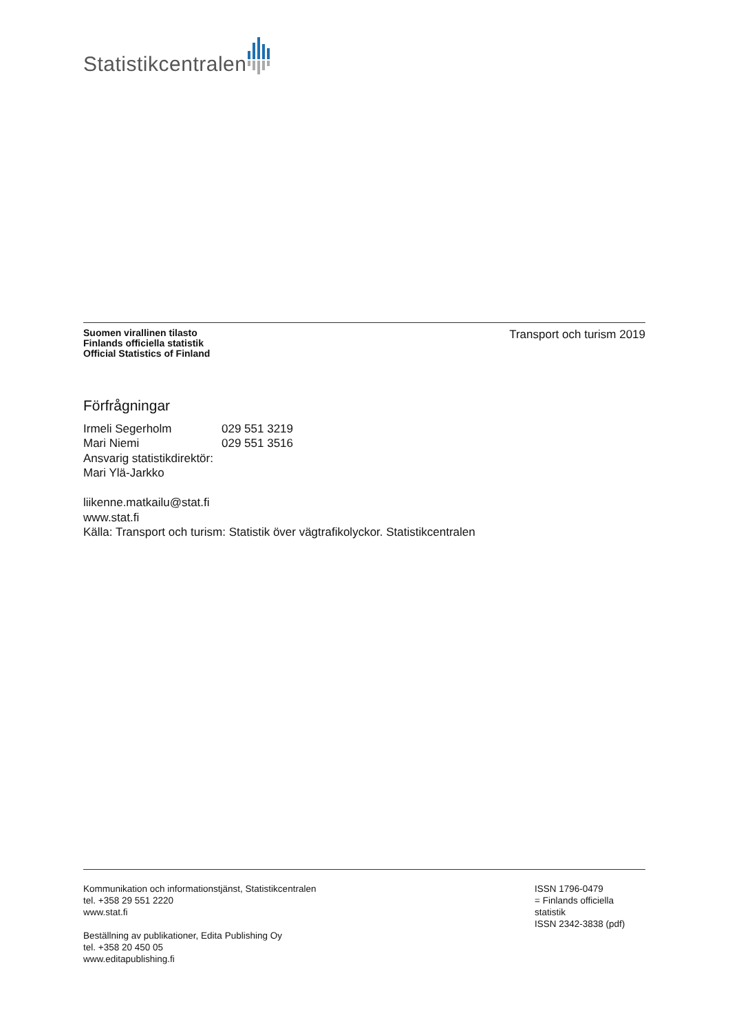Statistikcentralen
Suomen virallinen tilasto
Finlands officiella statistik
Official Statistics of Finland
Transport och turism 2019
Förfrågningar
| Irmeli Segerholm | 029 551 3219 |
| Mari Niemi | 029 551 3516 |
Ansvarig statistikdirektör:
Mari Ylä-Jarkko
liikenne.matkailu@stat.fi
www.stat.fi
Källa: Transport och turism: Statistik över vägtrafikolyckor. Statistikcentralen
Kommunikation och informationstjänst, Statistikcentralen
tel. +358 29 551 2220
www.stat.fi
Beställning av publikationer, Edita Publishing Oy
tel. +358 20 450 05
www.editapublishing.fi
ISSN 1796-0479
= Finlands officiella statistik
ISSN 2342-3838 (pdf)